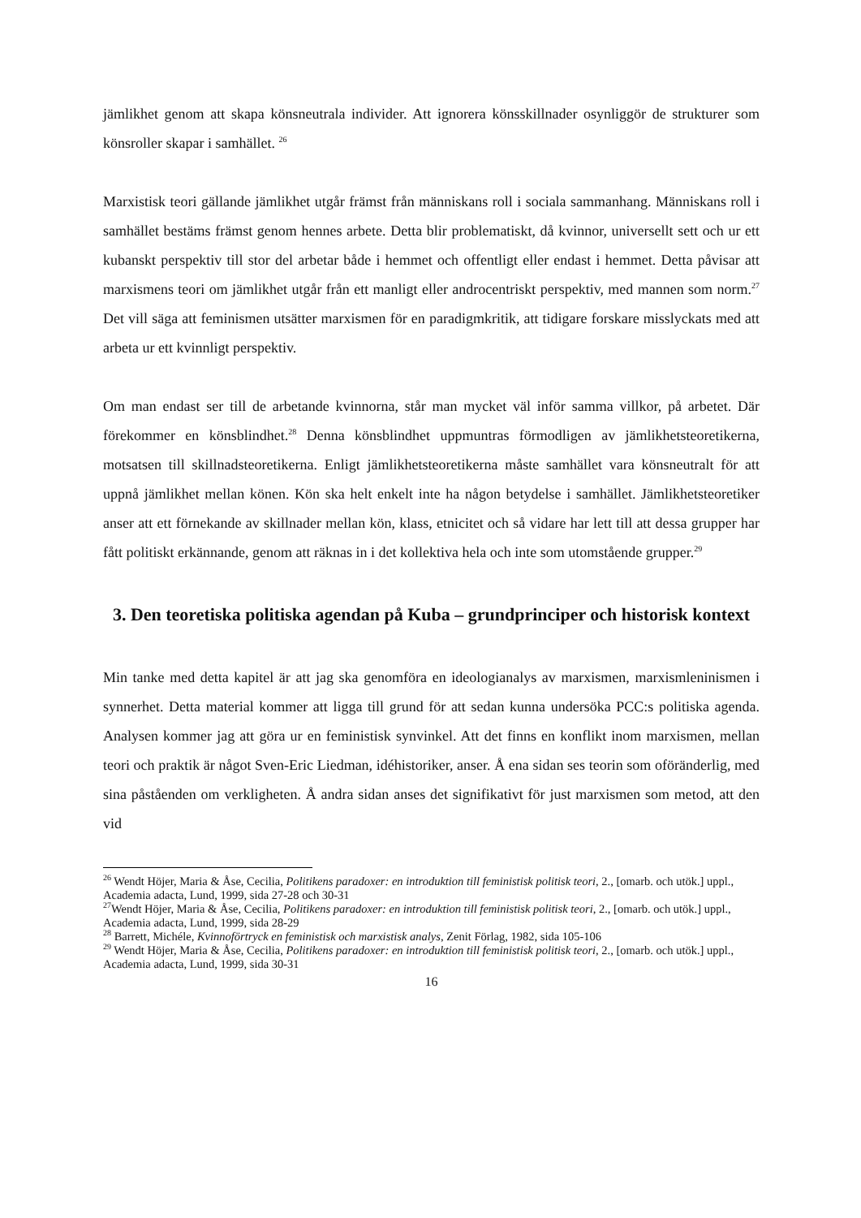jämlikhet genom att skapa könsneutrala individer. Att ignorera könsskillnader osynliggör de strukturer som könsroller skapar i samhället. <sup>26</sup>
Marxistisk teori gällande jämlikhet utgår främst från människans roll i sociala sammanhang. Människans roll i samhället bestäms främst genom hennes arbete. Detta blir problematiskt, då kvinnor, universellt sett och ur ett kubanskt perspektiv till stor del arbetar både i hemmet och offentligt eller endast i hemmet. Detta påvisar att marxismens teori om jämlikhet utgår från ett manligt eller androcentriskt perspektiv, med mannen som norm.<sup>27</sup> Det vill säga att feminismen utsätter marxismen för en paradigmkritik, att tidigare forskare misslyckats med att arbeta ur ett kvinnligt perspektiv.
Om man endast ser till de arbetande kvinnorna, står man mycket väl inför samma villkor, på arbetet. Där förekommer en könsblindhet.<sup>28</sup> Denna könsblindhet uppmuntras förmodligen av jämlikhetsteoretikerna, motsatsen till skillnadsteoretikerna. Enligt jämlikhetsteoretikerna måste samhället vara könsneutralt för att uppnå jämlikhet mellan könen. Kön ska helt enkelt inte ha någon betydelse i samhället. Jämlikhetsteoretiker anser att ett förnekande av skillnader mellan kön, klass, etnicitet och så vidare har lett till att dessa grupper har fått politiskt erkännande, genom att räknas in i det kollektiva hela och inte som utomstående grupper.<sup>29</sup>
3. Den teoretiska politiska agendan på Kuba – grundprinciper och historisk kontext
Min tanke med detta kapitel är att jag ska genomföra en ideologianalys av marxismen, marxismleninismen i synnerhet. Detta material kommer att ligga till grund för att sedan kunna undersöka PCC:s politiska agenda. Analysen kommer jag att göra ur en feministisk synvinkel. Att det finns en konflikt inom marxismen, mellan teori och praktik är något Sven-Eric Liedman, idéhistoriker, anser. Å ena sidan ses teorin som oföränderlig, med sina påståenden om verkligheten. Å andra sidan anses det signifikativt för just marxismen som metod, att den vid
<sup>26</sup> Wendt Höjer, Maria & Åse, Cecilia, Politikens paradoxer: en introduktion till feministisk politisk teori, 2., [omarb. och utök.] uppl., Academia adacta, Lund, 1999, sida 27-28 och 30-31
<sup>27</sup> Wendt Höjer, Maria & Åse, Cecilia, Politikens paradoxer: en introduktion till feministisk politisk teori, 2., [omarb. och utök.] uppl., Academia adacta, Lund, 1999, sida 28-29
<sup>28</sup> Barrett, Michéle, Kvinnoförtryck en feministisk och marxistisk analys, Zenit Förlag, 1982, sida 105-106
<sup>29</sup> Wendt Höjer, Maria & Åse, Cecilia, Politikens paradoxer: en introduktion till feministisk politisk teori, 2., [omarb. och utök.] uppl., Academia adacta, Lund, 1999, sida 30-31
16